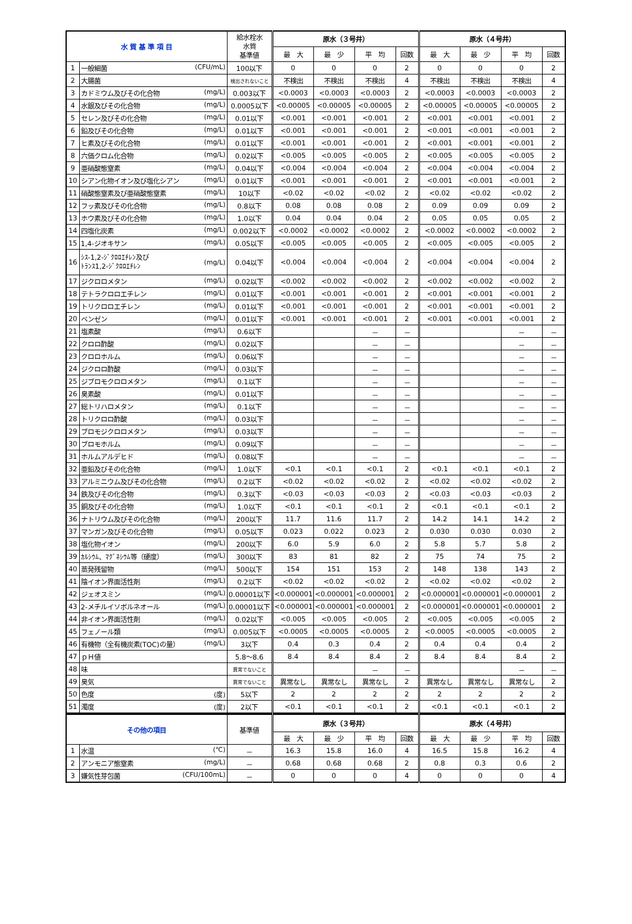| 水 質 基 準 項 目 | | 給水栓水 水質 基準値 | 原水（３号井） | | | | 原水（４号井） | | | |
| --- | --- | --- | --- | --- | --- | --- | --- | --- | --- | --- |
| | | | 最 大 | 最 少 | 平 均 | 回数 | 最 大 | 最 少 | 平 均 | 回数 |
| 1 | 一般細菌 (CFU/mL) | 100以下 | 0 | 0 | 0 | 2 | 0 | 0 | 0 | 2 |
| 2 | 大腸菌 | 検出されないこと | 不検出 | 不検出 | 不検出 | 4 | 不検出 | 不検出 | 不検出 | 4 |
| 3 | カドミウム及びその化合物 (mg/L) | 0.003以下 | <0.0003 | <0.0003 | <0.0003 | 2 | <0.0003 | <0.0003 | <0.0003 | 2 |
| 4 | 水銀及びその化合物 (mg/L) | 0.0005以下 | <0.00005 | <0.00005 | <0.00005 | 2 | <0.00005 | <0.00005 | <0.00005 | 2 |
| 5 | セレン及びその化合物 (mg/L) | 0.01以下 | <0.001 | <0.001 | <0.001 | 2 | <0.001 | <0.001 | <0.001 | 2 |
| 6 | 鉛及びその化合物 (mg/L) | 0.01以下 | <0.001 | <0.001 | <0.001 | 2 | <0.001 | <0.001 | <0.001 | 2 |
| 7 | ヒ素及びその化合物 (mg/L) | 0.01以下 | <0.001 | <0.001 | <0.001 | 2 | <0.001 | <0.001 | <0.001 | 2 |
| 8 | 六価クロム化合物 (mg/L) | 0.02以下 | <0.005 | <0.005 | <0.005 | 2 | <0.005 | <0.005 | <0.005 | 2 |
| 9 | 亜硝酸態窒素 (mg/L) | 0.04以下 | <0.004 | <0.004 | <0.004 | 2 | <0.004 | <0.004 | <0.004 | 2 |
| 10 | シアン化物イオン及び塩化シアン (mg/L) | 0.01以下 | <0.001 | <0.001 | <0.001 | 2 | <0.001 | <0.001 | <0.001 | 2 |
| 11 | 硝酸態窒素及び亜硝酸態窒素 (mg/L) | 10以下 | <0.02 | <0.02 | <0.02 | 2 | <0.02 | <0.02 | <0.02 | 2 |
| 12 | フッ素及びその化合物 (mg/L) | 0.8以下 | 0.08 | 0.08 | 0.08 | 2 | 0.09 | 0.09 | 0.09 | 2 |
| 13 | ホウ素及びその化合物 (mg/L) | 1.0以下 | 0.04 | 0.04 | 0.04 | 2 | 0.05 | 0.05 | 0.05 | 2 |
| 14 | 四塩化炭素 (mg/L) | 0.002以下 | <0.0002 | <0.0002 | <0.0002 | 2 | <0.0002 | <0.0002 | <0.0002 | 2 |
| 15 | 1,4-ジオキサン (mg/L) | 0.05以下 | <0.005 | <0.005 | <0.005 | 2 | <0.005 | <0.005 | <0.005 | 2 |
| 16 | ｼｽ-1,2-ｼﾞｸﾛﾛｴﾁﾚﾝ及び ﾄﾗﾝｽ1,2-ｼﾞｸﾛﾛｴﾁﾚﾝ (mg/L) | 0.04以下 | <0.004 | <0.004 | <0.004 | 2 | <0.004 | <0.004 | <0.004 | 2 |
| 17 | ジクロロメタン (mg/L) | 0.02以下 | <0.002 | <0.002 | <0.002 | 2 | <0.002 | <0.002 | <0.002 | 2 |
| 18 | テトラクロロエチレン (mg/L) | 0.01以下 | <0.001 | <0.001 | <0.001 | 2 | <0.001 | <0.001 | <0.001 | 2 |
| 19 | トリクロロエチレン (mg/L) | 0.01以下 | <0.001 | <0.001 | <0.001 | 2 | <0.001 | <0.001 | <0.001 | 2 |
| 20 | ベンゼン (mg/L) | 0.01以下 | <0.001 | <0.001 | <0.001 | 2 | <0.001 | <0.001 | <0.001 | 2 |
| 21 | 塩素酸 (mg/L) | 0.6以下 | | | － | － | | | － | － |
| 22 | クロロ酢酸 (mg/L) | 0.02以下 | | | － | － | | | － | － |
| 23 | クロロホルム (mg/L) | 0.06以下 | | | － | － | | | － | － |
| 24 | ジクロロ酢酸 (mg/L) | 0.03以下 | | | － | － | | | － | － |
| 25 | ジブロモクロロメタン (mg/L) | 0.1以下 | | | － | － | | | － | － |
| 26 | 臭素酸 (mg/L) | 0.01以下 | | | － | － | | | － | － |
| 27 | 総トリハロメタン (mg/L) | 0.1以下 | | | － | － | | | － | － |
| 28 | トリクロロ酢酸 (mg/L) | 0.03以下 | | | － | － | | | － | － |
| 29 | ブロモジクロロメタン (mg/L) | 0.03以下 | | | － | － | | | － | － |
| 30 | ブロモホルム (mg/L) | 0.09以下 | | | － | － | | | － | － |
| 31 | ホルムアルデヒド (mg/L) | 0.08以下 | | | － | － | | | － | － |
| 32 | 亜鉛及びその化合物 (mg/L) | 1.0以下 | <0.1 | <0.1 | <0.1 | 2 | <0.1 | <0.1 | <0.1 | 2 |
| 33 | アルミニウム及びその化合物 (mg/L) | 0.2以下 | <0.02 | <0.02 | <0.02 | 2 | <0.02 | <0.02 | <0.02 | 2 |
| 34 | 鉄及びその化合物 (mg/L) | 0.3以下 | <0.03 | <0.03 | <0.03 | 2 | <0.03 | <0.03 | <0.03 | 2 |
| 35 | 銅及びその化合物 (mg/L) | 1.0以下 | <0.1 | <0.1 | <0.1 | 2 | <0.1 | <0.1 | <0.1 | 2 |
| 36 | ナトリウム及びその化合物 (mg/L) | 200以下 | 11.7 | 11.6 | 11.7 | 2 | 14.2 | 14.1 | 14.2 | 2 |
| 37 | マンガン及びその化合物 (mg/L) | 0.05以下 | 0.023 | 0.022 | 0.023 | 2 | 0.030 | 0.030 | 0.030 | 2 |
| 38 | 塩化物イオン (mg/L) | 200以下 | 6.0 | 5.9 | 6.0 | 2 | 5.8 | 5.7 | 5.8 | 2 |
| 39 | ｶﾙｼｳﾑ、ﾏｸﾞﾈｼｳﾑ等（硬度） (mg/L) | 300以下 | 83 | 81 | 82 | 2 | 75 | 74 | 75 | 2 |
| 40 | 蒸発残留物 (mg/L) | 500以下 | 154 | 151 | 153 | 2 | 148 | 138 | 143 | 2 |
| 41 | 陰イオン界面活性剤 (mg/L) | 0.2以下 | <0.02 | <0.02 | <0.02 | 2 | <0.02 | <0.02 | <0.02 | 2 |
| 42 | ジェオスミン (mg/L) | 0.00001以下 | <0.000001 | <0.000001 | <0.000001 | 2 | <0.000001 | <0.000001 | <0.000001 | 2 |
| 43 | 2-メチルイソボルネオール (mg/L) | 0.00001以下 | <0.000001 | <0.000001 | <0.000001 | 2 | <0.000001 | <0.000001 | <0.000001 | 2 |
| 44 | 非イオン界面活性剤 (mg/L) | 0.02以下 | <0.005 | <0.005 | <0.005 | 2 | <0.005 | <0.005 | <0.005 | 2 |
| 45 | フェノール類 (mg/L) | 0.005以下 | <0.0005 | <0.0005 | <0.0005 | 2 | <0.0005 | <0.0005 | <0.0005 | 2 |
| 46 | 有機物（全有機炭素(TOC)の量） (mg/L) | 3以下 | 0.4 | 0.3 | 0.4 | 2 | 0.4 | 0.4 | 0.4 | 2 |
| 47 | ｐＨ値 | 5.8～8.6 | 8.4 | 8.4 | 8.4 | 2 | 8.4 | 8.4 | 8.4 | 2 |
| 48 | 味 | 異常でないこと | | | － | － | | | － | － |
| 49 | 臭気 | 異常でないこと | 異常なし | 異常なし | 異常なし | 2 | 異常なし | 異常なし | 異常なし | 2 |
| 50 | 色度 (度) | 5以下 | 2 | 2 | 2 | 2 | 2 | 2 | 2 | 2 |
| 51 | 濁度 (度) | 2以下 | <0.1 | <0.1 | <0.1 | 2 | <0.1 | <0.1 | <0.1 | 2 |
| その他の項目 | | 基準値 | 原水（３号井） | | | | 原水（４号井） | | | |
| --- | --- | --- | --- | --- | --- | --- | --- | --- | --- | --- |
| | | | 最 大 | 最 少 | 平 均 | 回数 | 最 大 | 最 少 | 平 均 | 回数 |
| 1 | 水温 (℃) | － | 16.3 | 15.8 | 16.0 | 4 | 16.5 | 15.8 | 16.2 | 4 |
| 2 | アンモニア態窒素 (mg/L) | － | 0.68 | 0.68 | 0.68 | 2 | 0.8 | 0.3 | 0.6 | 2 |
| 3 | 嫌気性芽包菌 (CFU/100mL) | － | 0 | 0 | 0 | 4 | 0 | 0 | 0 | 4 |